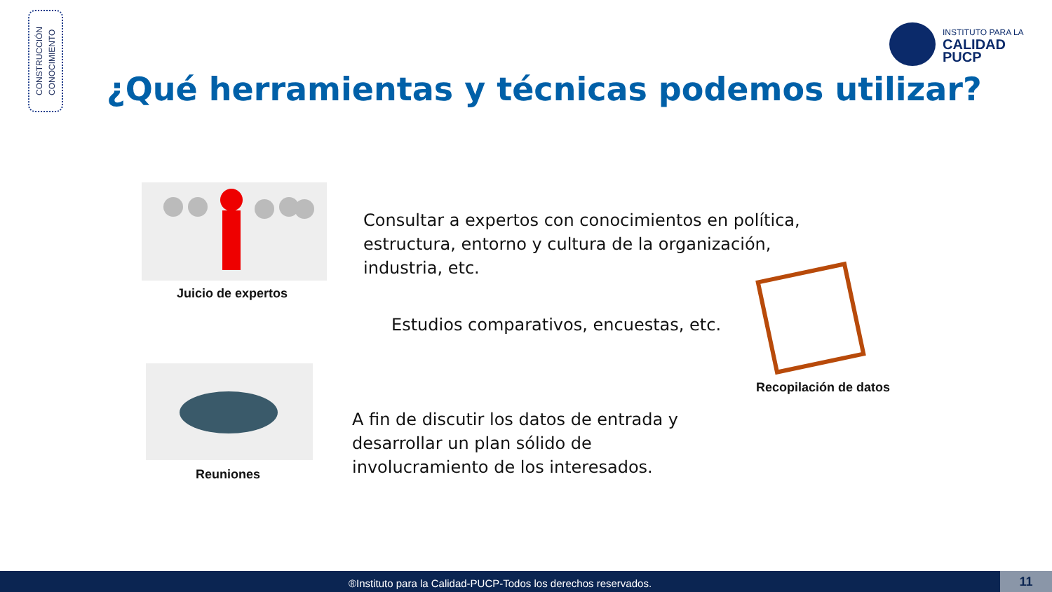CONSTRUCCIÓN
CONOCIMIENTO
INSTITUTO PARA LA
CALIDAD
PUCP
¿Qué herramientas y técnicas podemos utilizar?
Juicio de expertos
Consultar a expertos con conocimientos en política,
estructura, entorno y cultura de la organización,
industria, etc.
Estudios comparativos, encuestas, etc.
Recopilación de datos
Reuniones
A fin de discutir los datos de entrada y
desarrollar un plan sólido de
involucramiento de los interesados.
®Instituto para la Calidad-PUCP-Todos los derechos reservados. 11